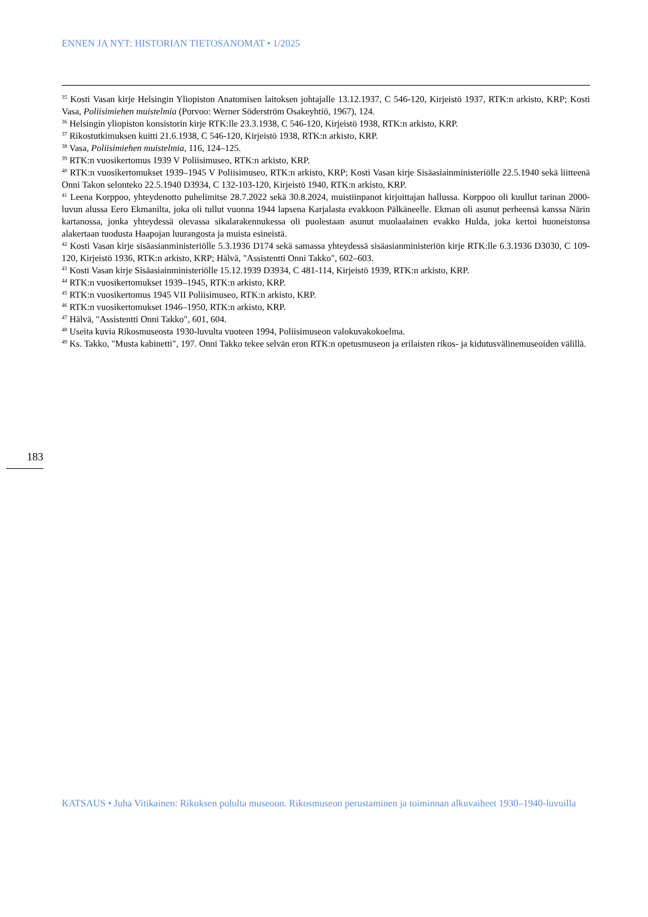ENNEN JA NYT: HISTORIAN TIETOSANOMAT • 1/2025
<sup>35</sup> Kosti Vasan kirje Helsingin Yliopiston Anatomisen laitoksen johtajalle 13.12.1937, C 546-120, Kirjeistö 1937, RTK:n arkisto, KRP; Kosti Vasa, Poliisimiehen muistelmia (Porvoo: Werner Söderström Osakeyhtiö, 1967), 124.
<sup>36</sup> Helsingin yliopiston konsistorin kirje RTK:lle 23.3.1938, C 546-120, Kirjeistö 1938, RTK:n arkisto, KRP.
<sup>37</sup> Rikostutkimuksen kuitti 21.6.1938, C 546-120, Kirjeistö 1938, RTK:n arkisto, KRP.
<sup>38</sup> Vasa, Poliisimiehen muistelmia, 116, 124–125.
<sup>39</sup> RTK:n vuosikertomus 1939 V Poliisimuseo, RTK:n arkisto, KRP.
<sup>40</sup> RTK:n vuosikertomukset 1939–1945 V Poliisimuseo, RTK:n arkisto, KRP; Kosti Vasan kirje Sisäasiainministeriölle 22.5.1940 sekä liitteenä Onni Takon selonteko 22.5.1940 D3934, C 132-103-120, Kirjeistö 1940, RTK:n arkisto, KRP.
<sup>41</sup> Leena Korppoo, yhteydenotto puhelimitse 28.7.2022 sekä 30.8.2024, muistiinpanot kirjoittajan hallussa. Korppoo oli kuullut tarinan 2000-luvun alussa Eero Ekmanilta, joka oli tullut vuonna 1944 lapsena Karjalasta evakkoon Pälkäneelle. Ekman oli asunut perheensä kanssa Närin kartanossa, jonka yhteydessä olevassa sikalarakennukessa oli puolestaan asunut muolaalainen evakko Hulda, joka kertoi huoneistonsa alakertaan tuodusta Haapojan luurangosta ja muista esineistä.
<sup>42</sup> Kosti Vasan kirje sisäasianministeriölle 5.3.1936 D174 sekä samassa yhteydessä sisäasianministeriön kirje RTK:lle 6.3.1936 D3030, C 109-120, Kirjeistö 1936, RTK:n arkisto, KRP; Hälvä, "Assistentti Onni Takko", 602–603.
<sup>43</sup> Kosti Vasan kirje Sisäasiainministeriölle 15.12.1939 D3934, C 481-114, Kirjeistö 1939, RTK:n arkisto, KRP.
<sup>44</sup> RTK:n vuosikertomukset 1939–1945, RTK:n arkisto, KRP.
<sup>45</sup> RTK:n vuosikertomus 1945 VII Poliisimuseo, RTK:n arkisto, KRP.
<sup>46</sup> RTK:n vuosikertomukset 1946–1950, RTK:n arkisto, KRP.
<sup>47</sup> Hälvä, "Assistentti Onni Takko", 601, 604.
<sup>48</sup> Useita kuvia Rikosmuseosta 1930-luvulta vuoteen 1994, Poliisimuseon valokuvakokoelma.
<sup>49</sup> Ks. Takko, "Musta kabinetti", 197. Onni Takko tekee selvän eron RTK:n opetusmuseon ja erilaisten rikos- ja kidutusvälinemuseoiden välillä.
183
KATSAUS • Juha Vitikainen: Rikoksen polulta museoon. Rikosmuseon perustaminen ja toiminnan alkuvaiheet 1930–1940-luvuilla